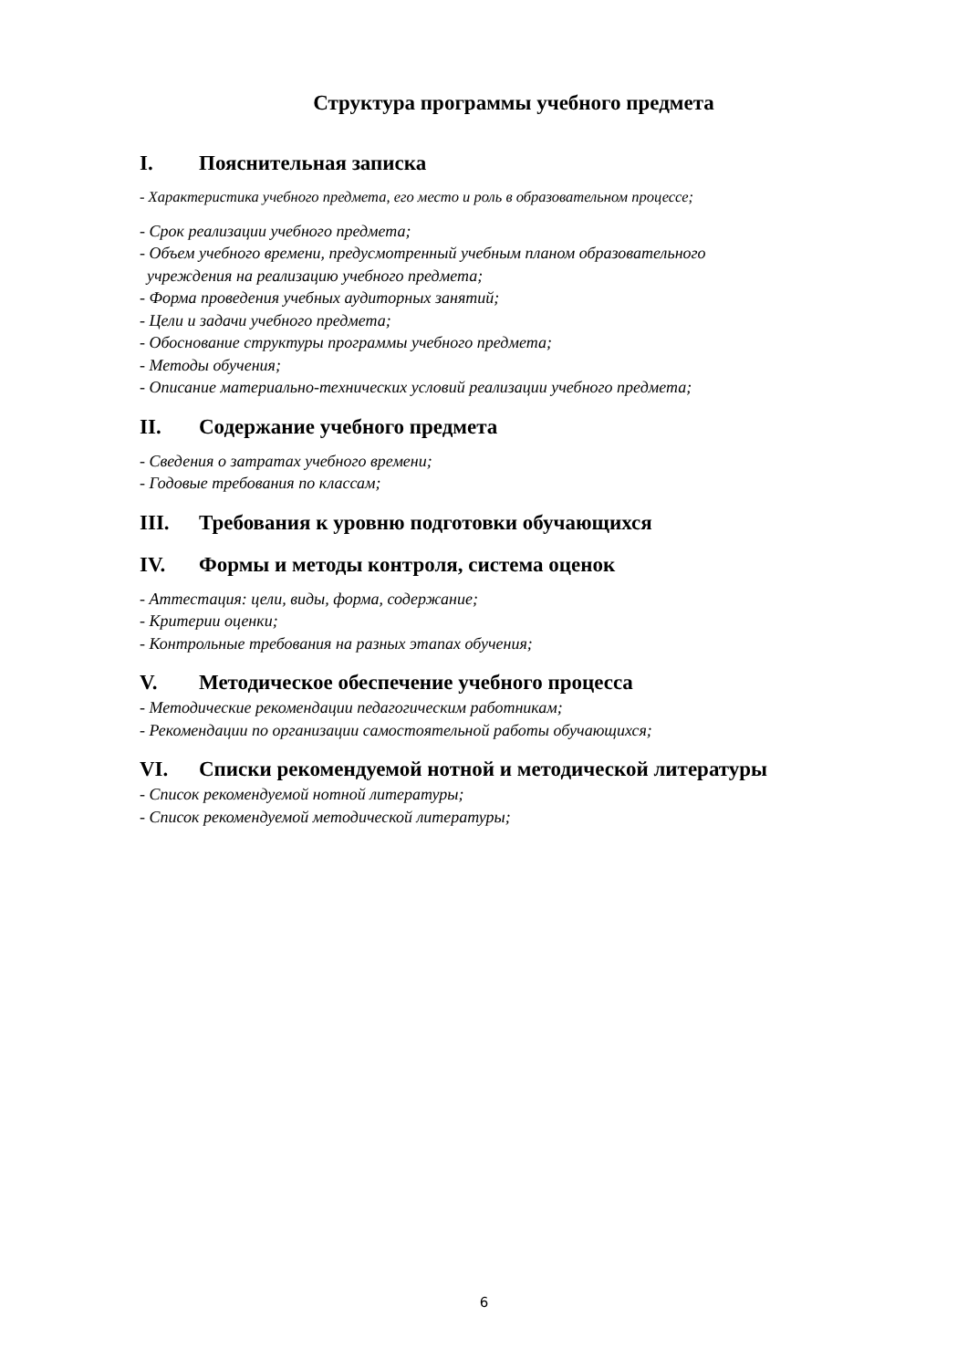Структура программы учебного предмета
I. Пояснительная записка
- Характеристика учебного предмета, его место и роль в образовательном процессе;
- Срок реализации учебного предмета;
- Объем учебного времени, предусмотренный учебным планом образовательного
учреждения на реализацию учебного предмета;
- Форма проведения учебных аудиторных занятий;
- Цели и задачи учебного предмета;
- Обоснование структуры программы учебного предмета;
- Методы обучения;
- Описание материально-технических условий реализации учебного предмета;
II. Содержание учебного предмета
- Сведения о затратах учебного времени;
- Годовые требования по классам;
III. Требования к уровню подготовки обучающихся
IV. Формы и методы контроля, система оценок
- Аттестация: цели, виды, форма, содержание;
- Критерии оценки;
- Контрольные требования на разных этапах обучения;
V. Методическое обеспечение учебного процесса
- Методические рекомендации педагогическим работникам;
- Рекомендации по организации самостоятельной работы обучающихся;
VI. Списки рекомендуемой нотной и методической литературы
- Список рекомендуемой нотной литературы;
- Список рекомендуемой методической литературы;
6